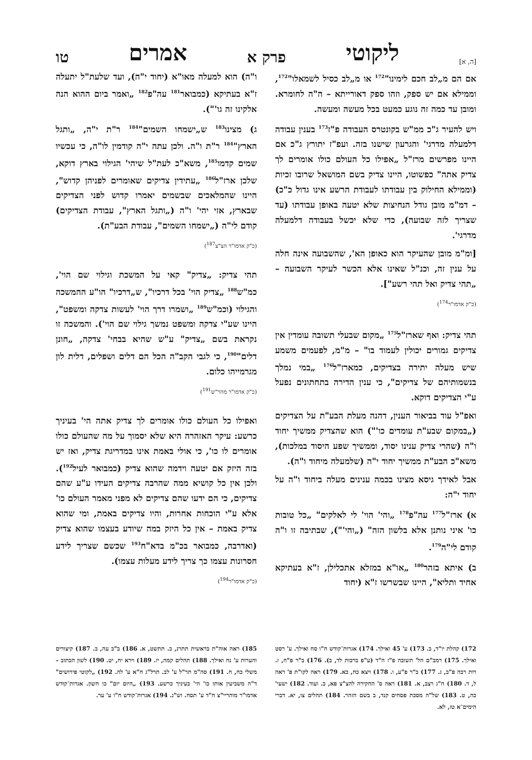[ה, א] ליקוטי פרק א אמרים טו
אם הם מ„לב חכם לימינו"<sup>172</sup> או מ„לב כסיל לשמאלו"<sup>172</sup>, וממילא אם יש ספק, וזהו ספק דאורייתא – ה"ה לחומרא. ומובן עד כמה זה נוגע כמעט בכל מעשה ומעשה.
ויש להעיר ג"כ ממ"ש בקונטרס העבודה פ"ז<sup>173</sup> בענין עבודה דלמעלה מדרגי' והגרעון שישנו בזה. ועפ"ז יתורץ ג"כ אם היינו מפרשים מרז"ל „אפילו כל העולם כולו אומרים לך צדיק אתה" כפשוטו, היינו צדיק בשם המושאל שרובו זכיות (וממילא החילוק בין עבודתו לעבודת הרשע אינו גדול כ"כ) – דמ"מ מובן גודל הנחיצות שלא יטעה באופן עבודתו (עד שצריך לזה שבועה), כדי שלא יכשל בעבודה דלמעלה מדרגי'.
[ומ"מ מובן שהעיקר הוא כאופן הא', שהשבועה אינה חלה על ענין זה, וכנ"ל שאינו אלא הכשר לעיקר השבועה – „תהי צדיק ואל תהי רשע"].
(כ"ק אדמו"ר<sup>174</sup>)
תהי צדיק: ואף שארז"ל<sup>175</sup> „מקום שבעלי תשובה עומדין אין צדיקים גמורים יכולין לעמוד בו" – מ"מ, לפעמים משמע שיש מעלה יתירה בצדיקים, כמארז"ל<sup>176</sup> „במי נמלך בנשמותיהם של צדיקים", כי ענין הדירה בתחתונים נפעל ע"י הצדיקים דוקא.
ואפ"ל עוד בביאור הענין, דהנה מעלת הבע"ת על הצדיקים („במקום שבע"ת עומדים כו'") הוא שהצדיק ממשיך יחוד ו"ה (שהרי צדיק ענינו יסוד, וממשיך שפע היסוד במלכות), משא"כ הבע"ת ממשיך יחוד י"ה (שלמעלה מיחוד ו"ה).
אבל לאידך גיסא מצינו בכמה ענינים מעלה ביחוד ו"ה על יחוד י"ה:
א) ארז"ל<sup>177</sup> עה"פ<sup>178</sup> „והי' הוי' לי לאלקים" „כל טובות כו' איני נותנן אלא בלשון הזה" („והי'"), שבתיבה זו ו"ה קודם לי"ה<sup>179</sup>.
ב) איתא בזהר<sup>180</sup> „או"א במזלא אתכלילן, ז"א בעתיקא אחיד ותליא", היינו שבשרשו ז"א (יחוד
ו"ה) הוא למעלה מאו"א (יחוד י"ה), ועד שלעת"ל יתעלה ז"א בעתיקא (כמבואר<sup>181</sup> עה"פ<sup>182</sup> „ואמר ביום ההוא הנה אלקינו זה גו'").
ג) מצינו<sup>183</sup> ש„ישמחו השמים"<sup>184</sup> ר"ת י"ה, „ותגל הארץ"<sup>184</sup> ר"ת ו"ה. ולכן עתה י"ה קודמין לו"ה, כי עכשיו שמים קדמו<sup>185</sup>, משא"כ לעת"ל שיהי' הגילוי בארץ דוקא, שלכן ארז"ל<sup>186</sup> „עתידין צדיקים שאומרים לפניהן קדוש", היינו שהמלאכים שבשמים יאמרו קדוש לפני הצדיקים שבארץ, אזי יהי' ו"ה („ותגל הארץ", עבודת הצדיקים) קודם לי"ה („ישמחו השמים", עבודת הבע"ת).
(כ"ק אדמו"ר הצ"צ<sup>187</sup>)
תהי צדיק: „צדיק" קאי על המשכת וגילוי שם הוי', כמ"ש<sup>188</sup> „צדיק הוי' בכל דרכיו", ש„דרכיו" הו"ע ההמשכה והגילוי (וכמ"ש<sup>189</sup> „ושמרו דרך הוי' לעשות צדקה ומשפט", היינו שע"י צדקה ומשפט נמשך גילוי שם הוי'). והמשכה זו נקראת בשם „צדיק" ע"ש שהיא בבחי' צדקה, „חונן דלים"<sup>190</sup>, כי לגבי הקב"ה הכל הם דלים ושפלים, דלית לון מגרמייהו כלום.
(כ"ק אדמו"ר מהר"ש<sup>191</sup>)
ואפילו כל העולם כולו אומרים לך צדיק אתה הי' בעיניך כרשע: עיקר האזהרה היא שלא יסמוך על מה שהעולם כולו אומרים לו כו', כי אולי באמת אינו במדריגת צדיק, ואז יש בזה היזק אם יטעה וידמה שהוא צדיק (כמבואר לעיל<sup>192</sup>). ולכן אין כל קושיא ממה שהרבה צדיקים העידו ע"ע שהם צדיקים, כי הם ידעו שהם צדיקים לא מפני מאמר העולם כו' אלא ע"י הוכחות אחרות, והיו צדיקים באמת, ומי שהוא צדיק באמת – אין כל היזק במה שיודע בעצמו שהוא צדיק (ואדרבה, כמבואר בכ"מ בדא"ח<sup>193</sup> שכשם שצריך לידע חסרונות עצמו כך צריך לידע מעלות עצמו).
(כ"ק אדמו"ר<sup>194</sup>)
172) קהלת יו"ד, ב. 173) ע' 45 ואילך. 174) אגרות־קודש ח"ו סח ואילך. ע' רסט ואילך. 175) רמב"ם הל' תשובה פ"ז ה"ד (ע"פ ברכות לד, ב). 176) ב"ר פ"ח, ז. רות רבה פ"ב, ג. 177) ב"ר פ"ע, ו. 178) ויצא כח, כא. 179) ראה לקו"ת פ' ראה ל, ד. 180) ח"ג רצב, א. 181) ראה ס' החקירה להצ"צ פא, ב. ועוד. 182) ישעי' כה, ט. 183) של"ה מסכת פסחים קנד, ב בשם הזהר. 184) תהלים צו, יא. דברי הימים־א טז, לא.
185) ראה אוה"ת בראשית תתרנ, ב. תתשט, א. 186) ב"ב עה, ב. 187) קיצורים והערות ע' נח ואילך. 188) תהלים קמה, יז. 189) וירא יח, יט. 190) לשון הכתוב – משלי כח, ח. 191) סה"מ תר"ל ע' לב. תרל"ג ח"א ע' לה. 192) „לקוטי פירושים" ד"ה משביעין אותו כו' הי' בעיניך כרשע. 193) „היום יום" כו חשון. אגרות־קודש אדמו"ר מוהריי"צ ח"ד ע' תסח. וש"נ. 194) אגרות־קודש ח"ו ע' ער.